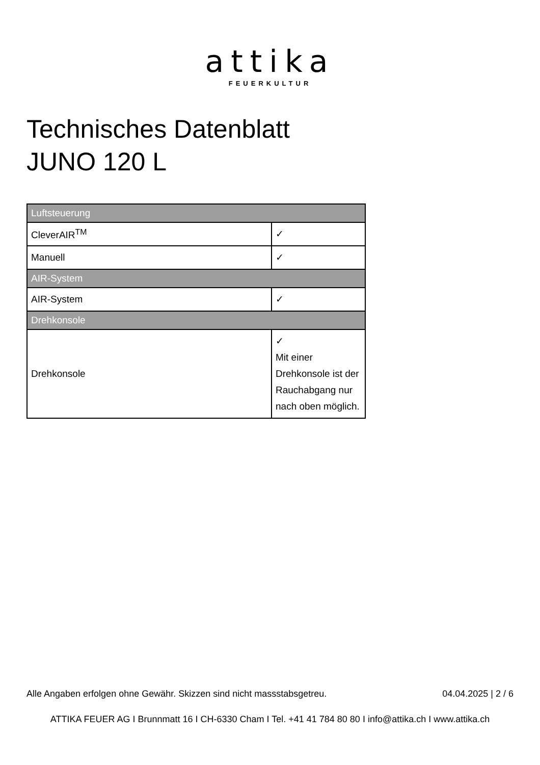attika
FEUERKULTUR
Technisches Datenblatt
JUNO 120 L
| Luftsteuerung | |
| --- | --- |
| CleverAIR<sup>TM</sup> | ✓ |
| Manuell | ✓ |
| AIR-System | |
| AIR-System | ✓ |
| Drehkonsole | |
| Drehkonsole | ✓ Mit einer Drehkonsole ist der Rauchabgang nur nach oben möglich. |
Alle Angaben erfolgen ohne Gewähr. Skizzen sind nicht massstabsgetreu. 04.04.2025 | 2 / 6
ATTIKA FEUER AG I Brunnmatt 16 I CH-6330 Cham I Tel. +41 41 784 80 80 I info@attika.ch I www.attika.ch